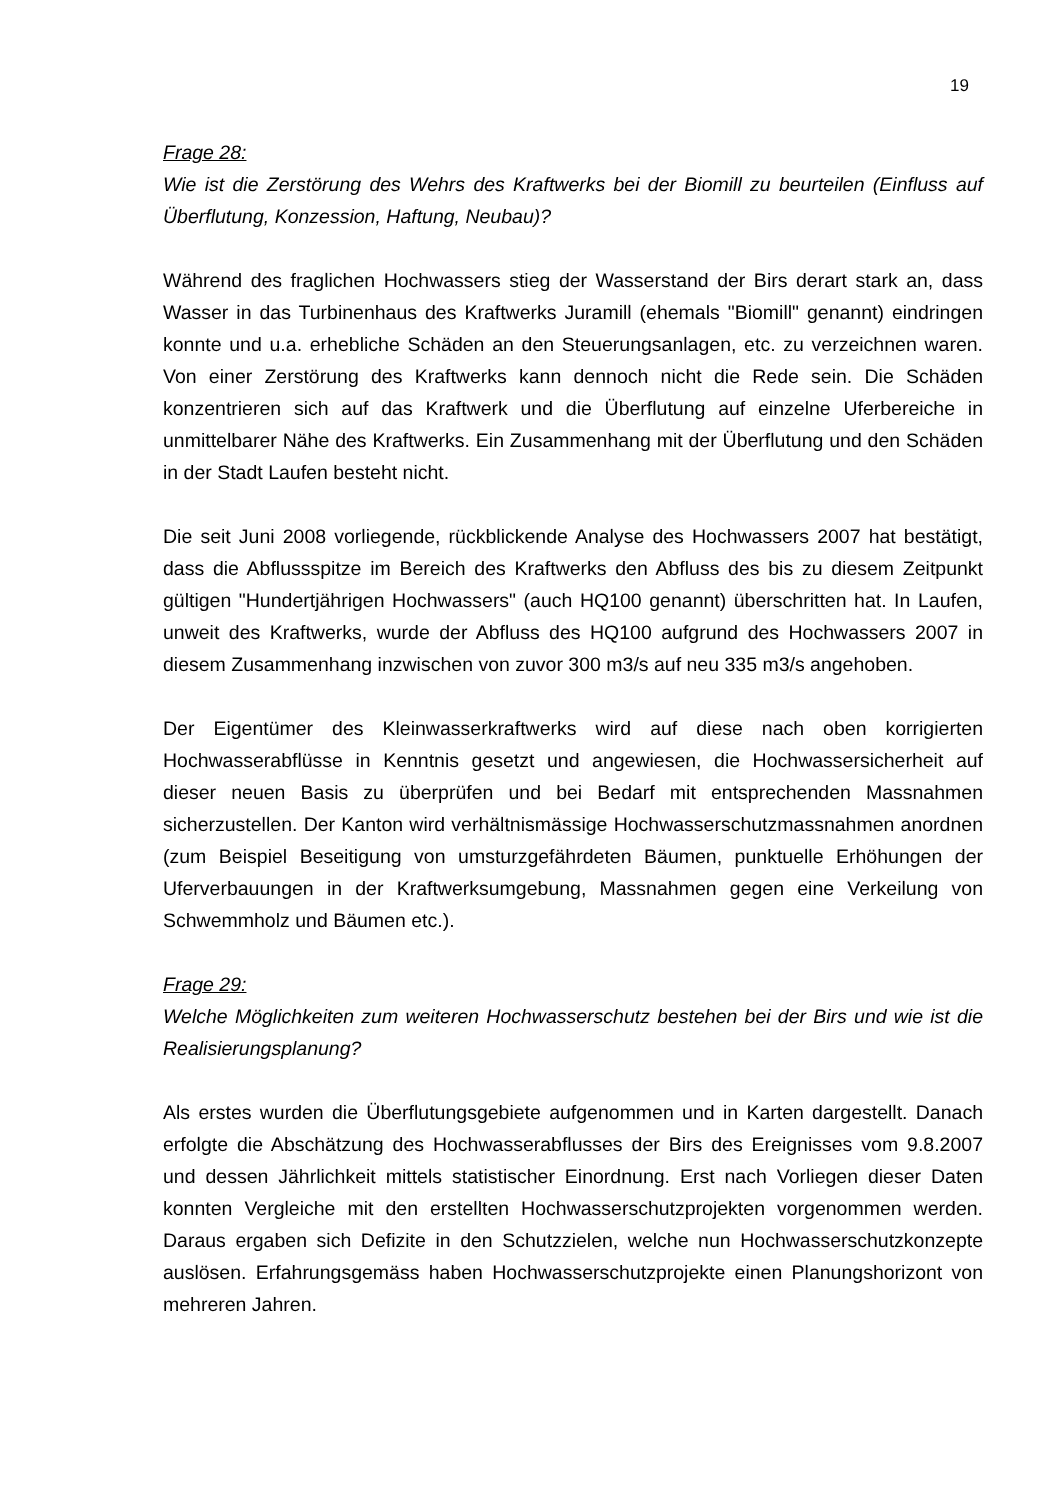19
Frage 28:
Wie ist die Zerstörung des Wehrs des Kraftwerks bei der Biomill zu beurteilen (Einfluss auf Überflutung, Konzession, Haftung, Neubau)?
Während des fraglichen Hochwassers stieg der Wasserstand der Birs derart stark an, dass Wasser in das Turbinenhaus des Kraftwerks Juramill (ehemals "Biomill" genannt) eindringen konnte und u.a. erhebliche Schäden an den Steuerungsanlagen, etc. zu verzeichnen waren. Von einer Zerstörung des Kraftwerks kann dennoch nicht die Rede sein. Die Schäden konzentrieren sich auf das Kraftwerk und die Überflutung auf einzelne Uferbereiche in unmittelbarer Nähe des Kraftwerks. Ein Zusammenhang mit der Überflutung und den Schäden in der Stadt Laufen besteht nicht.
Die seit Juni 2008 vorliegende, rückblickende Analyse des Hochwassers 2007 hat bestätigt, dass die Abflussspitze im Bereich des Kraftwerks den Abfluss des bis zu diesem Zeitpunkt gültigen "Hundertjährigen Hochwassers" (auch HQ100 genannt) überschritten hat. In Laufen, unweit des Kraftwerks, wurde der Abfluss des HQ100 aufgrund des Hochwassers 2007 in diesem Zusammenhang inzwischen von zuvor 300 m3/s auf neu 335 m3/s angehoben.
Der Eigentümer des Kleinwasserkraftwerks wird auf diese nach oben korrigierten Hochwasserabflüsse in Kenntnis gesetzt und angewiesen, die Hochwassersicherheit auf dieser neuen Basis zu überprüfen und bei Bedarf mit entsprechenden Massnahmen sicherzustellen. Der Kanton wird verhältnismässige Hochwasserschutzmassnahmen anordnen (zum Beispiel Beseitigung von umsturzgefährdeten Bäumen, punktuelle Erhöhungen der Uferverbauungen in der Kraftwerksumgebung, Massnahmen gegen eine Verkeilung von Schwemmholz und Bäumen etc.).
Frage 29:
Welche Möglichkeiten zum weiteren Hochwasserschutz bestehen bei der Birs und wie ist die Realisierungsplanung?
Als erstes wurden die Überflutungsgebiete aufgenommen und in Karten dargestellt. Danach erfolgte die Abschätzung des Hochwasserabflusses der Birs des Ereignisses vom 9.8.2007 und dessen Jährlichkeit mittels statistischer Einordnung. Erst nach Vorliegen dieser Daten konnten Vergleiche mit den erstellten Hochwasserschutzprojekten vorgenommen werden. Daraus ergaben sich Defizite in den Schutzzielen, welche nun Hochwasserschutzkonzepte auslösen. Erfahrungsgemäss haben Hochwasserschutzprojekte einen Planungshorizont von mehreren Jahren.